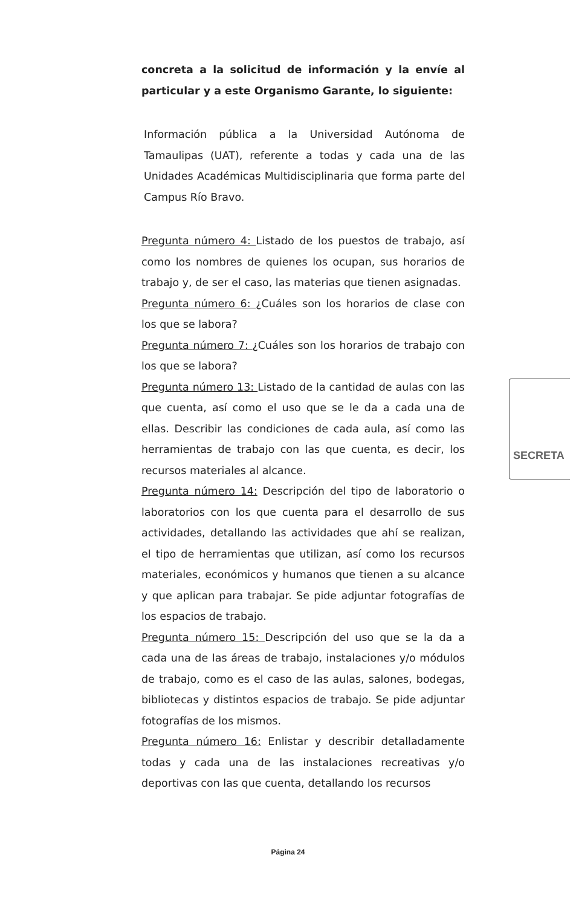concreta a la solicitud de información y la envíe al particular y a este Organismo Garante, lo siguiente:
Información pública a la Universidad Autónoma de Tamaulipas (UAT), referente a todas y cada una de las Unidades Académicas Multidisciplinaria que forma parte del Campus Río Bravo.
Pregunta número 4: Listado de los puestos de trabajo, así como los nombres de quienes los ocupan, sus horarios de trabajo y, de ser el caso, las materias que tienen asignadas.
Pregunta número 6: ¿Cuáles son los horarios de clase con los que se labora?
Pregunta número 7: ¿Cuáles son los horarios de trabajo con los que se labora?
Pregunta número 13: Listado de la cantidad de aulas con las que cuenta, así como el uso que se le da a cada una de ellas. Describir las condiciones de cada aula, así como las herramientas de trabajo con las que cuenta, es decir, los recursos materiales al alcance.
Pregunta número 14: Descripción del tipo de laboratorio o laboratorios con los que cuenta para el desarrollo de sus actividades, detallando las actividades que ahí se realizan, el tipo de herramientas que utilizan, así como los recursos materiales, económicos y humanos que tienen a su alcance y que aplican para trabajar. Se pide adjuntar fotografías de los espacios de trabajo.
Pregunta número 15: Descripción del uso que se la da a cada una de las áreas de trabajo, instalaciones y/o módulos de trabajo, como es el caso de las aulas, salones, bodegas, bibliotecas y distintos espacios de trabajo. Se pide adjuntar fotografías de los mismos.
Pregunta número 16: Enlistar y describir detalladamente todas y cada una de las instalaciones recreativas y/o deportivas con las que cuenta, detallando los recursos
SECRETA
Página 24